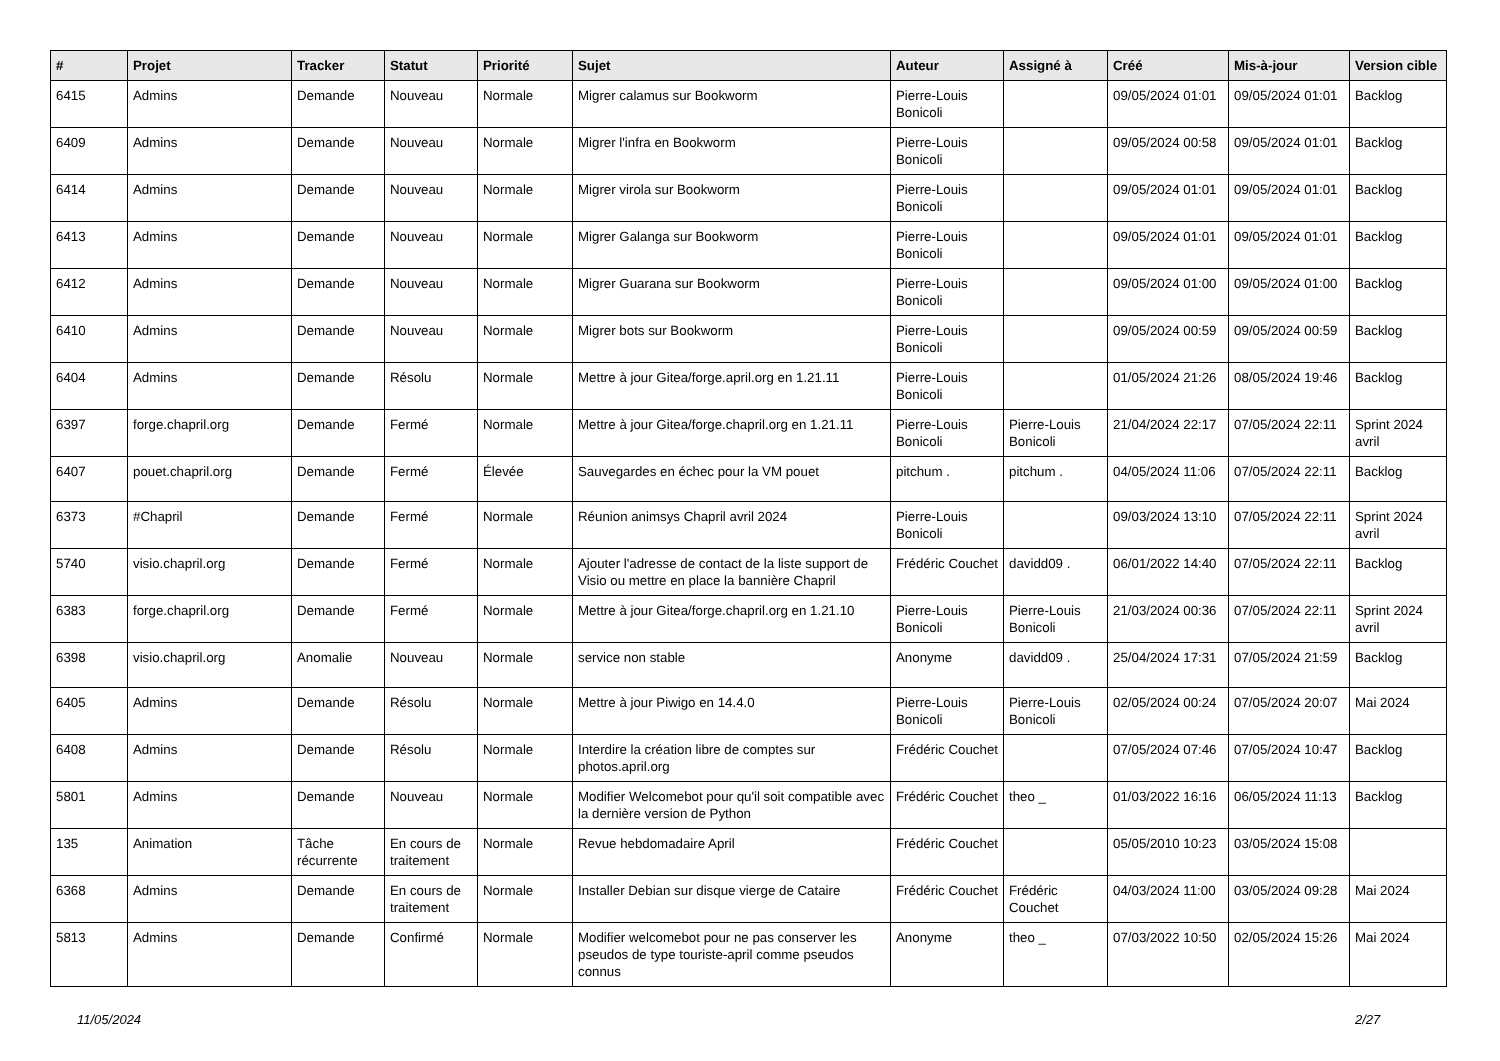| # | Projet | Tracker | Statut | Priorité | Sujet | Auteur | Assigné à | Créé | Mis-à-jour | Version cible |
| --- | --- | --- | --- | --- | --- | --- | --- | --- | --- | --- |
| 6415 | Admins | Demande | Nouveau | Normale | Migrer calamus sur Bookworm | Pierre-Louis Bonicoli | | 09/05/2024 01:01 | 09/05/2024 01:01 | Backlog |
| 6409 | Admins | Demande | Nouveau | Normale | Migrer l'infra en Bookworm | Pierre-Louis Bonicoli | | 09/05/2024 00:58 | 09/05/2024 01:01 | Backlog |
| 6414 | Admins | Demande | Nouveau | Normale | Migrer virola sur Bookworm | Pierre-Louis Bonicoli | | 09/05/2024 01:01 | 09/05/2024 01:01 | Backlog |
| 6413 | Admins | Demande | Nouveau | Normale | Migrer Galanga sur Bookworm | Pierre-Louis Bonicoli | | 09/05/2024 01:01 | 09/05/2024 01:01 | Backlog |
| 6412 | Admins | Demande | Nouveau | Normale | Migrer Guarana sur Bookworm | Pierre-Louis Bonicoli | | 09/05/2024 01:00 | 09/05/2024 01:00 | Backlog |
| 6410 | Admins | Demande | Nouveau | Normale | Migrer bots sur Bookworm | Pierre-Louis Bonicoli | | 09/05/2024 00:59 | 09/05/2024 00:59 | Backlog |
| 6404 | Admins | Demande | Résolu | Normale | Mettre à jour Gitea/forge.april.org en 1.21.11 | Pierre-Louis Bonicoli | | 01/05/2024 21:26 | 08/05/2024 19:46 | Backlog |
| 6397 | forge.chapril.org | Demande | Fermé | Normale | Mettre à jour Gitea/forge.chapril.org en 1.21.11 | Pierre-Louis Bonicoli | Pierre-Louis Bonicoli | 21/04/2024 22:17 | 07/05/2024 22:11 | Sprint 2024 avril |
| 6407 | pouet.chapril.org | Demande | Fermé | Élevée | Sauvegardes en échec pour la VM pouet | pitchum . | pitchum . | 04/05/2024 11:06 | 07/05/2024 22:11 | Backlog |
| 6373 | #Chapril | Demande | Fermé | Normale | Réunion animsys Chapril avril 2024 | Pierre-Louis Bonicoli | | 09/03/2024 13:10 | 07/05/2024 22:11 | Sprint 2024 avril |
| 5740 | visio.chapril.org | Demande | Fermé | Normale | Ajouter l'adresse de contact de la liste support de Visio ou mettre en place la bannière Chapril | Frédéric Couchet | davidd09 . | 06/01/2022 14:40 | 07/05/2024 22:11 | Backlog |
| 6383 | forge.chapril.org | Demande | Fermé | Normale | Mettre à jour Gitea/forge.chapril.org en 1.21.10 | Pierre-Louis Bonicoli | Pierre-Louis Bonicoli | 21/03/2024 00:36 | 07/05/2024 22:11 | Sprint 2024 avril |
| 6398 | visio.chapril.org | Anomalie | Nouveau | Normale | service non stable | Anonyme | davidd09 . | 25/04/2024 17:31 | 07/05/2024 21:59 | Backlog |
| 6405 | Admins | Demande | Résolu | Normale | Mettre à jour Piwigo en 14.4.0 | Pierre-Louis Bonicoli | Pierre-Louis Bonicoli | 02/05/2024 00:24 | 07/05/2024 20:07 | Mai 2024 |
| 6408 | Admins | Demande | Résolu | Normale | Interdire la création libre de comptes sur photos.april.org | Frédéric Couchet | | 07/05/2024 07:46 | 07/05/2024 10:47 | Backlog |
| 5801 | Admins | Demande | Nouveau | Normale | Modifier Welcomebot pour qu'il soit compatible avec la dernière version de Python | Frédéric Couchet | theo _ | 01/03/2022 16:16 | 06/05/2024 11:13 | Backlog |
| 135 | Animation | Tâche récurrente | En cours de traitement | Normale | Revue hebdomadaire April | Frédéric Couchet | | 05/05/2010 10:23 | 03/05/2024 15:08 | |
| 6368 | Admins | Demande | En cours de traitement | Normale | Installer Debian sur disque vierge de Cataire | Frédéric Couchet | Frédéric Couchet | 04/03/2024 11:00 | 03/05/2024 09:28 | Mai 2024 |
| 5813 | Admins | Demande | Confirmé | Normale | Modifier welcomebot pour ne pas conserver les pseudos de type touriste-april comme pseudos connus | Anonyme | theo _ | 07/03/2022 10:50 | 02/05/2024 15:26 | Mai 2024 |
11/05/2024 2/27